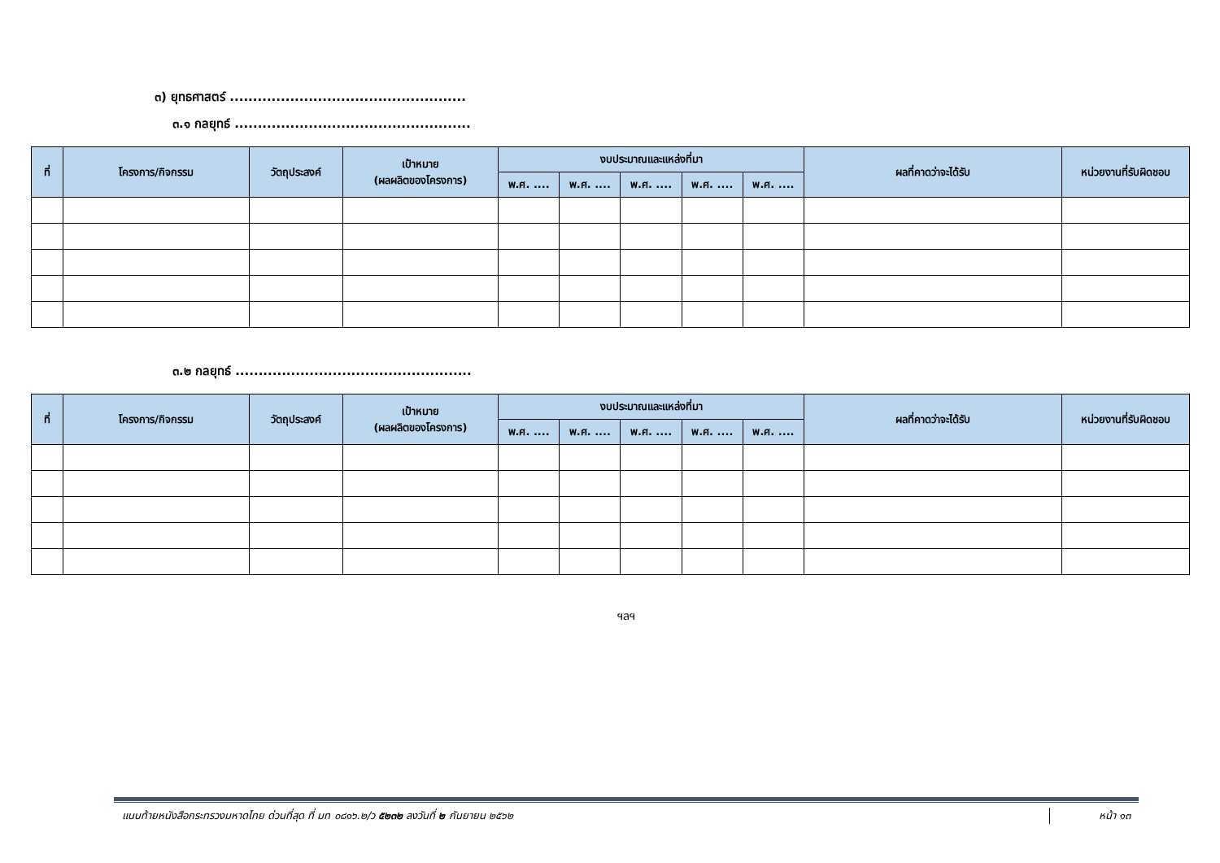๓) ยุทธศาสตร์ ...................................................
๓.๑ กลยุทธ์ ...................................................
| ที่ | โครงการ/กิจกรรม | วัตถุประสงค์ | เป้าหมาย (ผลผลิตของโครงการ) | งบประมาณและแหล่งที่มา | | | | | ผลที่คาดว่าจะได้รับ | หน่วยงานที่รับผิดชอบ |
| --- | --- | --- | --- | --- | --- | --- | --- | --- | --- | --- |
| | | | | พ.ศ. .... | พ.ศ. .... | พ.ศ. .... | พ.ศ. .... | พ.ศ. .... | | |
๓.๒ กลยุทธ์ ...................................................
| ที่ | โครงการ/กิจกรรม | วัตถุประสงค์ | เป้าหมาย (ผลผลิตของโครงการ) | งบประมาณและแหล่งที่มา | | | | | ผลที่คาดว่าจะได้รับ | หน่วยงานที่รับผิดชอบ |
| --- | --- | --- | --- | --- | --- | --- | --- | --- | --- | --- |
| | | | | พ.ศ. .... | พ.ศ. .... | พ.ศ. .... | พ.ศ. .... | พ.ศ. .... | | |
ฯลฯ
แนบท้ายหนังสือกระทรวงมหาดไทย ด่วนที่สุด ที่ มท ๐๘๑๖.๒/ว ๕๒๓๒ ลงวันที่ ๒ กันยายน ๒๕๖๒ หน้า ๑๓